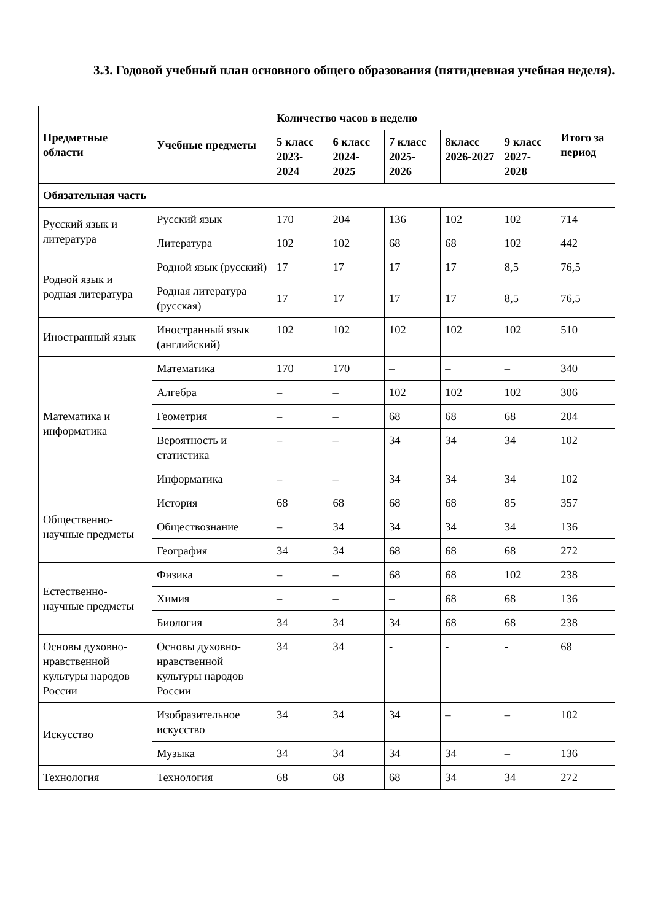3.3. Годовой учебный план основного общего образования (пятидневная учебная неделя).
| Предметные области | Учебные предметы | Количество часов в неделю | | | | | Итого за период |
| --- | --- | --- | --- | --- | --- | --- | --- |
| | | 5 класс 2023-2024 | 6 класс 2024-2025 | 7 класс 2025-2026 | 8класс 2026-2027 | 9 класс 2027-2028 | |
| Обязательная часть | | | | | | | |
| Русский язык и литература | Русский язык | 170 | 204 | 136 | 102 | 102 | 714 |
| | Литература | 102 | 102 | 68 | 68 | 102 | 442 |
| Родной язык и родная литература | Родной язык (русский) | 17 | 17 | 17 | 17 | 8,5 | 76,5 |
| | Родная литература (русская) | 17 | 17 | 17 | 17 | 8,5 | 76,5 |
| Иностранный язык | Иностранный язык (английский) | 102 | 102 | 102 | 102 | 102 | 510 |
| Математика и информатика | Математика | 170 | 170 | – | – | – | 340 |
| | Алгебра | – | – | 102 | 102 | 102 | 306 |
| | Геометрия | – | – | 68 | 68 | 68 | 204 |
| | Вероятность и статистика | – | – | 34 | 34 | 34 | 102 |
| | Информатика | – | – | 34 | 34 | 34 | 102 |
| Общественно-научные предметы | История | 68 | 68 | 68 | 68 | 85 | 357 |
| | Обществознание | – | 34 | 34 | 34 | 34 | 136 |
| | География | 34 | 34 | 68 | 68 | 68 | 272 |
| Естественно-научные предметы | Физика | – | – | 68 | 68 | 102 | 238 |
| | Химия | – | – | – | 68 | 68 | 136 |
| | Биология | 34 | 34 | 34 | 68 | 68 | 238 |
| Основы духовно-нравственной культуры народов России | Основы духовно-нравственной культуры народов России | 34 | 34 | - | - | - | 68 |
| Искусство | Изобразительное искусство | 34 | 34 | 34 | – | – | 102 |
| | Музыка | 34 | 34 | 34 | 34 | – | 136 |
| Технология | Технология | 68 | 68 | 68 | 34 | 34 | 272 |